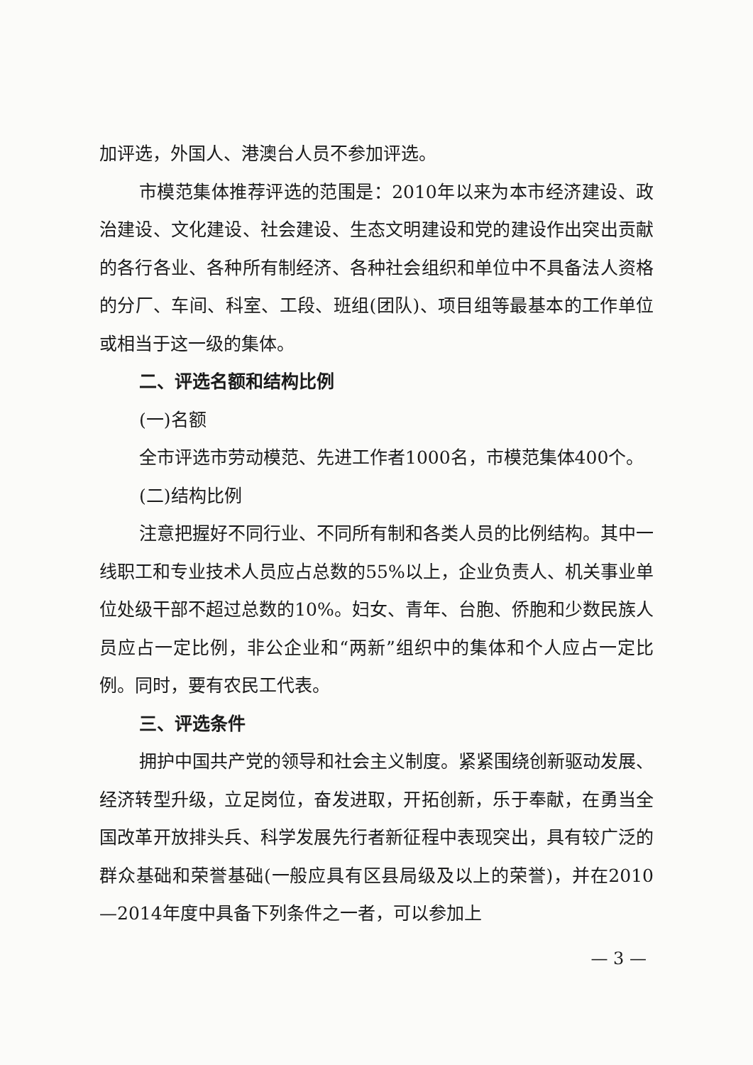加评选，外国人、港澳台人员不参加评选。
市模范集体推荐评选的范围是：2010年以来为本市经济建设、政治建设、文化建设、社会建设、生态文明建设和党的建设作出突出贡献的各行各业、各种所有制经济、各种社会组织和单位中不具备法人资格的分厂、车间、科室、工段、班组(团队)、项目组等最基本的工作单位或相当于这一级的集体。
二、评选名额和结构比例
(一)名额
全市评选市劳动模范、先进工作者1000名，市模范集体400个。
(二)结构比例
注意把握好不同行业、不同所有制和各类人员的比例结构。其中一线职工和专业技术人员应占总数的55%以上，企业负责人、机关事业单位处级干部不超过总数的10%。妇女、青年、台胞、侨胞和少数民族人员应占一定比例，非公企业和“两新”组织中的集体和个人应占一定比例。同时，要有农民工代表。
三、评选条件
拥护中国共产党的领导和社会主义制度。紧紧围绕创新驱动发展、经济转型升级，立足岗位，奋发进取，开拓创新，乐于奉献，在勇当全国改革开放排头兵、科学发展先行者新征程中表现突出，具有较广泛的群众基础和荣誉基础(一般应具有区县局级及以上的荣誉)，并在2010—2014年度中具备下列条件之一者，可以参加上
— 3 —